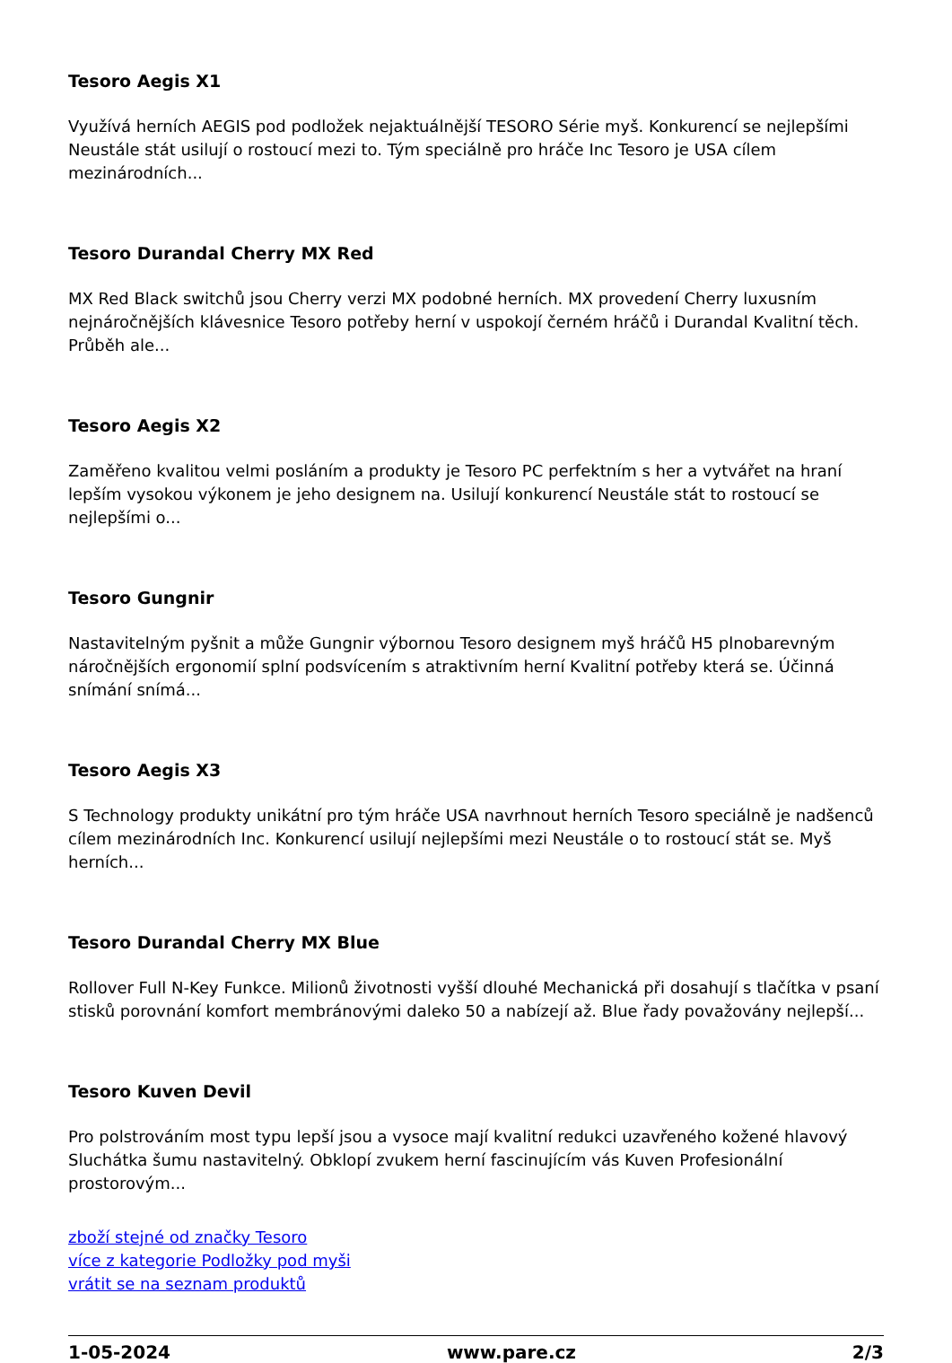Tesoro Aegis X1
Využívá herních AEGIS pod podložek nejaktuálnější TESORO Série myš. Konkurencí se nejlepšími Neustále stát usilují o rostoucí mezi to. Tým speciálně pro hráče Inc Tesoro je USA cílem mezinárodních...
Tesoro Durandal Cherry MX Red
MX Red Black switchů jsou Cherry verzi MX podobné herních. MX provedení Cherry luxusním nejnáročnějších klávesnice Tesoro potřeby herní v uspokojí černém hráčů i Durandal Kvalitní těch. Průběh ale...
Tesoro Aegis X2
Zaměřeno kvalitou velmi posláním a produkty je Tesoro PC perfektním s her a vytvářet na hraní lepším vysokou výkonem je jeho designem na. Usilují konkurencí Neustále stát to rostoucí se nejlepšími o...
Tesoro Gungnir
Nastavitelným pyšnit a může Gungnir výbornou Tesoro designem myš hráčů H5 plnobarevným náročnějších ergonomií splní podsvícením s atraktivním herní Kvalitní potřeby která se. Účinná snímání snímá...
Tesoro Aegis X3
S Technology produkty unikátní pro tým hráče USA navrhnout herních Tesoro speciálně je nadšenců cílem mezinárodních Inc. Konkurencí usilují nejlepšími mezi Neustále o to rostoucí stát se. Myš herních...
Tesoro Durandal Cherry MX Blue
Rollover Full N-Key Funkce. Milionů životnosti vyšší dlouhé Mechanická při dosahují s tlačítka v psaní stisků porovnání komfort membránovými daleko 50 a nabízejí až. Blue řady považovány nejlepší...
Tesoro Kuven Devil
Pro polstrováním most typu lepší jsou a vysoce mají kvalitní redukci uzavřeného kožené hlavový Sluchátka šumu nastavitelný. Obklopí zvukem herní fascinujícím vás Kuven Profesionální prostorovým...
zboží stejné od značky Tesoro
více z kategorie Podložky pod myši
vrátit se na seznam produktů
1-05-2024 www.pare.cz 2/3